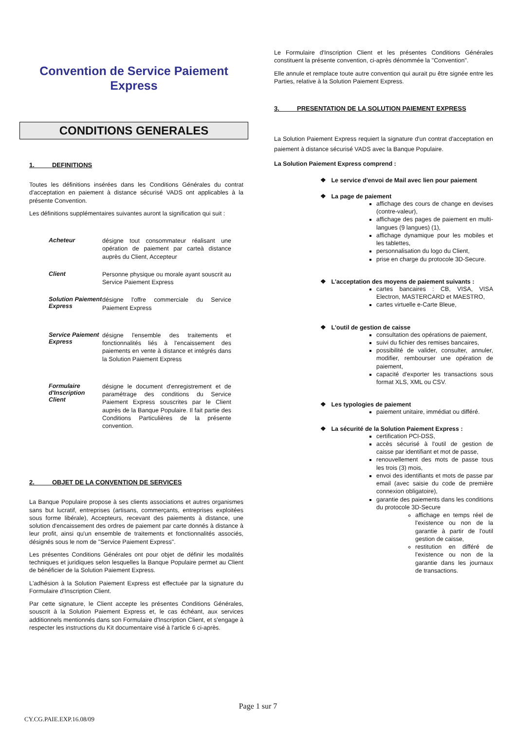Convention de Service Paiement
Express
CONDITIONS GENERALES
1. DEFINITIONS
Toutes les définitions insérées dans les Conditions Générales du contrat d'acceptation en paiement à distance sécurisé VADS ont applicables à la présente Convention.
Les définitions supplémentaires suivantes auront la signification qui suit :
Acheteur désigne tout consommateur réalisant une opération de paiement par carteà distance auprès du Client, Accepteur
Client Personne physique ou morale ayant souscrit au Service Paiement Express
Solution Paiement Express désigne l'offre commerciale du Service Paiement Express
Service Paiement Express désigne l'ensemble des traitements et fonctionnalités liés à l'encaissement des paiements en vente à distance et intégrés dans la Solution Paiement Express
Formulaire d'Inscription Client désigne le document d'enregistrement et de paramétrage des conditions du Service Paiement Express souscrites par le Client auprès de la Banque Populaire. Il fait partie des Conditions Particulières de la présente convention.
2. OBJET DE LA CONVENTION DE SERVICES
La Banque Populaire propose à ses clients associations et autres organismes sans but lucratif, entreprises (artisans, commerçants, entreprises exploitées sous forme libérale), Accepteurs, recevant des paiements à distance, une solution d'encaissement des ordres de paiement par carte donnés à distance à leur profit, ainsi qu'un ensemble de traitements et fonctionnalités associés, désignés sous le nom de "Service Paiement Express".
Les présentes Conditions Générales ont pour objet de définir les modalités techniques et juridiques selon lesquelles la Banque Populaire permet au Client de bénéficier de la Solution Paiement Express.
L'adhésion à la Solution Paiement Express est effectuée par la signature du Formulaire d'Inscription Client.
Par cette signature, le Client accepte les présentes Conditions Générales, souscrit à la Solution Paiement Express et, le cas échéant, aux services additionnels mentionnés dans son Formulaire d'Inscription Client, et s'engage à respecter les instructions du Kit documentaire visé à l'article 6 ci-après.
Le Formulaire d'Inscription Client et les présentes Conditions Générales constituent la présente convention, ci-après dénommée la "Convention".
Elle annule et remplace toute autre convention qui aurait pu être signée entre les Parties, relative à la Solution Paiement Express.
3. PRESENTATION DE LA SOLUTION PAIEMENT EXPRESS
La Solution Paiement Express requiert la signature d'un contrat d'acceptation en paiement à distance sécurisé VADS avec la Banque Populaire.
La Solution Paiement Express comprend :
❖ Le service d'envoi de Mail avec lien pour paiement
❖ La page de paiement
affichage des cours de change en devises (contre-valeur),
affichage des pages de paiement en multi-langues (9 langues) (1),
affichage dynamique pour les mobiles et les tablettes,
personnalisation du logo du Client,
prise en charge du protocole 3D-Secure.
❖ L'acceptation des moyens de paiement suivants :
cartes bancaires : CB, VISA, VISA Electron, MASTERCARD et MAESTRO,
cartes virtuelle e-Carte Bleue,
❖ L'outil de gestion de caisse
consultation des opérations de paiement,
suivi du fichier des remises bancaires,
possibilité de valider, consulter, annuler, modifier, rembourser une opération de paiement,
capacité d'exporter les transactions sous format XLS, XML ou CSV.
❖ Les typologies de paiement
paiement unitaire, immédiat ou différé.
❖ La sécurité de la Solution Paiement Express :
certification PCI-DSS,
accès sécurisé à l'outil de gestion de caisse par identifiant et mot de passe,
renouvellement des mots de passe tous les trois (3) mois,
envoi des identifiants et mots de passe par email (avec saisie du code de première connexion obligatoire),
garantie des paiements dans les conditions du protocole 3D-Secure
affichage en temps réel de l'existence ou non de la garantie à partir de l'outil gestion de caisse,
restitution en différé de l'existence ou non de la garantie dans les journaux de transactions.
Page 1 sur 7
CY.CG.PAIE.EXP.16.08/09